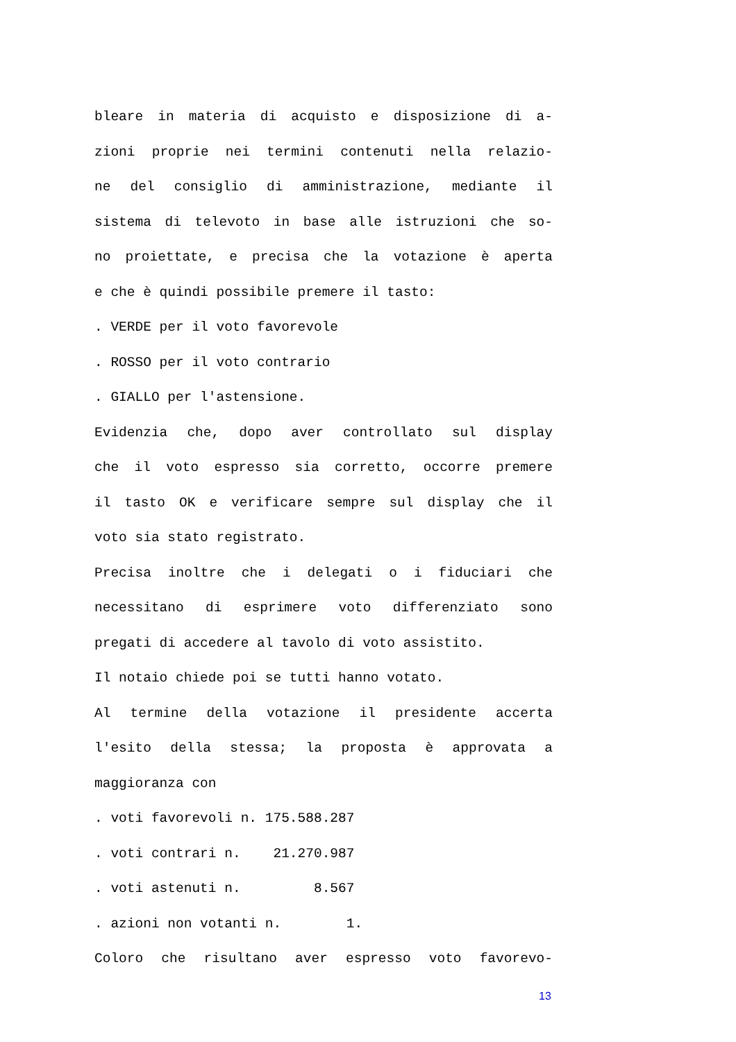bleare in materia di acquisto e disposizione di a-
zioni proprie nei termini contenuti nella relazio-
ne del consiglio di amministrazione, mediante il
sistema di televoto in base alle istruzioni che so-
no proiettate, e precisa che la votazione è aperta
e che è quindi possibile premere il tasto:
. VERDE per il voto favorevole
. ROSSO per il voto contrario
. GIALLO per l'astensione.
Evidenzia che, dopo aver controllato sul display
che il voto espresso sia corretto, occorre premere
il tasto OK e verificare sempre sul display che il
voto sia stato registrato.
Precisa inoltre che i delegati o i fiduciari che
necessitano di esprimere voto differenziato sono
pregati di accedere al tavolo di voto assistito.
Il notaio chiede poi se tutti hanno votato.
Al termine della votazione il presidente accerta
l'esito della stessa; la proposta è approvata a
maggioranza con
. voti favorevoli n. 175.588.287
. voti contrari n. 21.270.987
. voti astenuti n. 8.567
. azioni non votanti n. 1.
Coloro che risultano aver espresso voto favorevo-
13